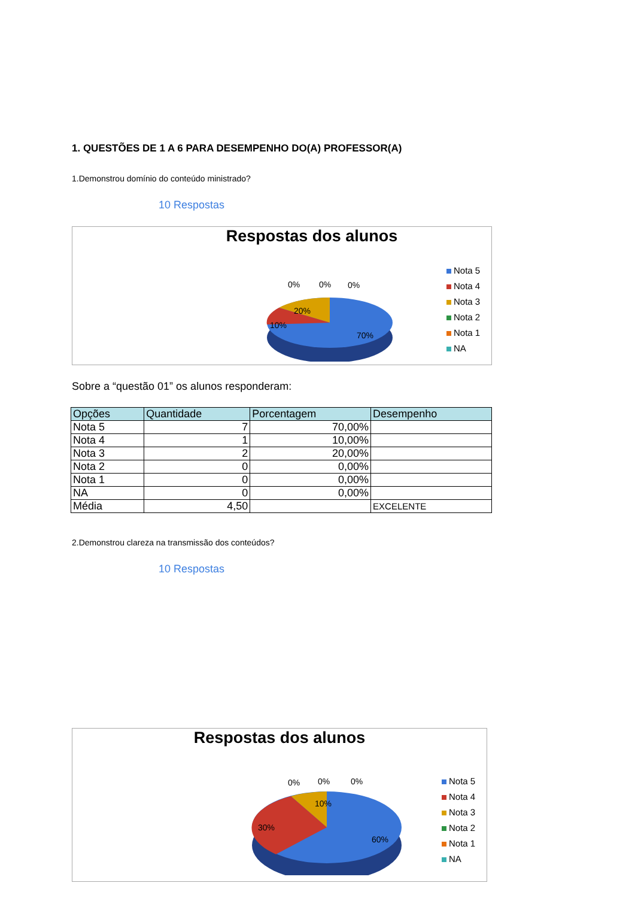1. QUESTÕES DE 1 A 6 PARA DESEMPENHO DO(A) PROFESSOR(A)
1.Demonstrou domínio do conteúdo ministrado?
10 Respostas
Respostas dos alunos
20%
10%
70%
0%
0%
0%
Nota 5
Nota 4
Nota 3
Nota 2
Nota 1
NA
Sobre a “questão 01” os alunos responderam:
| Opções | Quantidade | Porcentagem | Desempenho |
| --- | --- | --- | --- |
| Nota 5 | 7 | 70,00% | |
| Nota 4 | 1 | 10,00% | |
| Nota 3 | 2 | 20,00% | |
| Nota 2 | 0 | 0,00% | |
| Nota 1 | 0 | 0,00% | |
| NA | 0 | 0,00% | |
| Média | 4,50 | | EXCELENTE |
2.Demonstrou clareza na transmissão dos conteúdos?
10 Respostas
Respostas dos alunos
10%
30%
60%
0%
0%
0%
Nota 5
Nota 4
Nota 3
Nota 2
Nota 1
NA